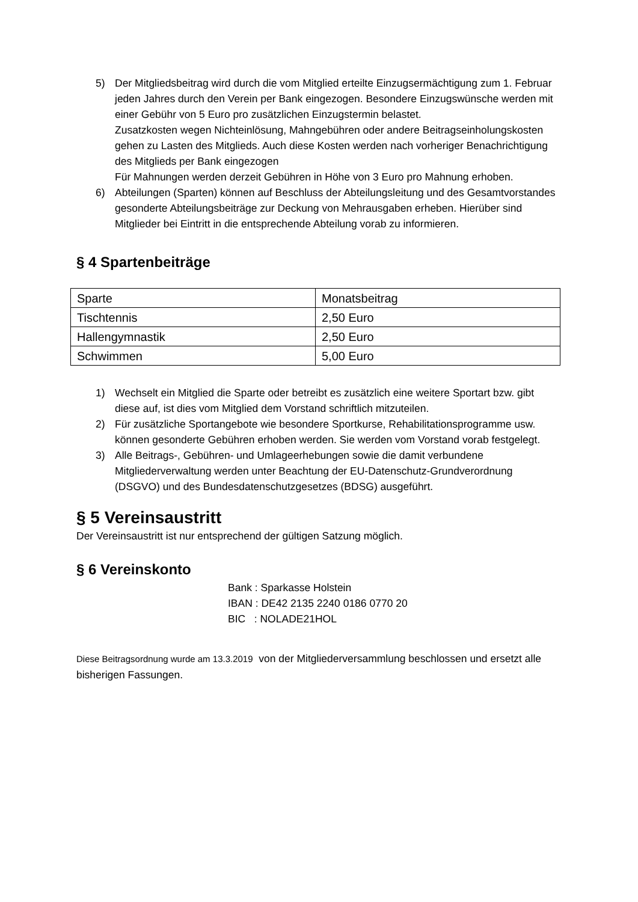5) Der Mitgliedsbeitrag wird durch die vom Mitglied erteilte Einzugsermächtigung zum 1. Februar jeden Jahres durch den Verein per Bank eingezogen. Besondere Einzugswünsche werden mit einer Gebühr von 5 Euro pro zusätzlichen Einzugstermin belastet.
Zusatzkosten wegen Nichteinlösung, Mahngebühren oder andere Beitragseinholungskosten gehen zu Lasten des Mitglieds. Auch diese Kosten werden nach vorheriger Benachrichtigung des Mitglieds per Bank eingezogen
Für Mahnungen werden derzeit Gebühren in Höhe von 3 Euro pro Mahnung erhoben.
6) Abteilungen (Sparten) können auf Beschluss der Abteilungsleitung und des Gesamtvorstandes gesonderte Abteilungsbeiträge zur Deckung von Mehrausgaben erheben. Hierüber sind Mitglieder bei Eintritt in die entsprechende Abteilung vorab zu informieren.
§ 4 Spartenbeiträge
| Sparte | Monatsbeitrag |
| Tischtennis | 2,50 Euro |
| Hallengymnastik | 2,50 Euro |
| Schwimmen | 5,00 Euro |
1) Wechselt ein Mitglied die Sparte oder betreibt es zusätzlich eine weitere Sportart bzw. gibt diese auf, ist dies vom Mitglied dem Vorstand schriftlich mitzuteilen.
2) Für zusätzliche Sportangebote wie besondere Sportkurse, Rehabilitationsprogramme usw. können gesonderte Gebühren erhoben werden. Sie werden vom Vorstand vorab festgelegt.
3) Alle Beitrags-, Gebühren- und Umlageerhebungen sowie die damit verbundene Mitgliederverwaltung werden unter Beachtung der EU-Datenschutz-Grundverordnung (DSGVO) und des Bundesdatenschutzgesetzes (BDSG) ausgeführt.
§ 5 Vereinsaustritt
Der Vereinsaustritt ist nur entsprechend der gültigen Satzung möglich.
§ 6 Vereinskonto
Bank : Sparkasse Holstein
IBAN : DE42 2135 2240 0186 0770 20
BIC : NOLADE21HOL
Diese Beitragsordnung wurde am 13.3.2019 von der Mitgliederversammlung beschlossen und ersetzt alle bisherigen Fassungen.